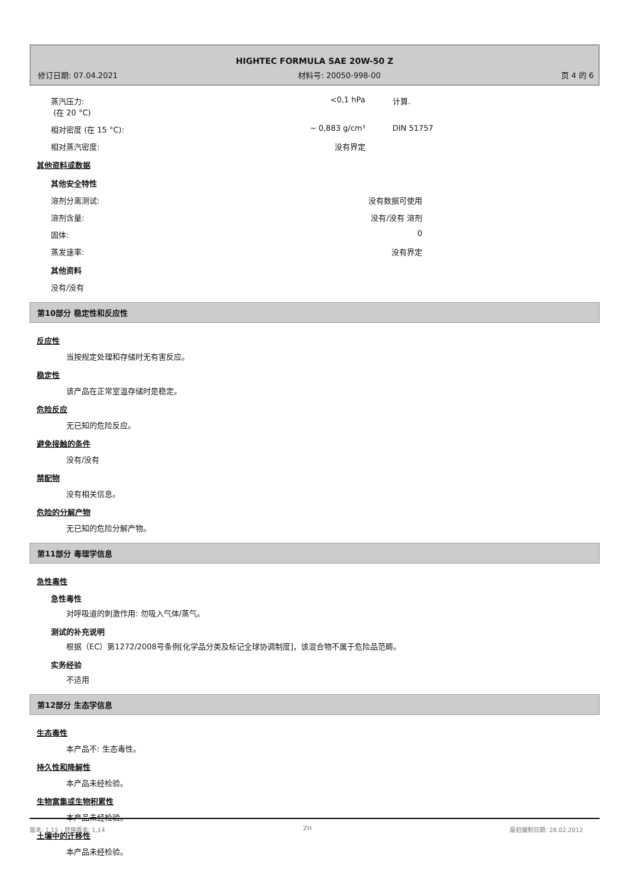HIGHTEC FORMULA SAE 20W-50 Z
修订日期: 07.04.2021 材料号: 20050-998-00 页 4 的 6
| 蒸汽压力: (在 20 °C) | <0,1 hPa | 计算. |
| 相对密度 (在 15 °C): | ~ 0,883 g/cm³ | DIN 51757 |
| 相对蒸汽密度: | 没有界定 | |
其他资料或数据
其他安全特性
| 溶剂分离测试: | 没有数据可使用 | |
| 溶剂含量: | 没有/没有 溶剂 | |
| 固体: | 0 | |
| 蒸发速率: | 没有界定 | |
其他资料
没有/没有
第10部分 稳定性和反应性
反应性
当按规定处理和存储时无有害反应。
稳定性
该产品在正常室温存储时是稳定。
危险反应
无已知的危险反应。
避免接触的条件
没有/没有
禁配物
没有相关信息。
危险的分解产物
无已知的危险分解产物。
第11部分 毒理学信息
急性毒性
急性毒性
对呼吸道的刺激作用: 勿吸入气体/蒸气。
测试的补充说明
根据（EC）第1272/2008号条例[化学品分类及标记全球协调制度]，该混合物不属于危险品范畴。
实务经验
不适用
第12部分 生态学信息
生态毒性
本产品不: 生态毒性。
持久性和降解性
本产品未经检验。
生物富集或生物积累性
本产品未经检验。
土壤中的迁移性
本产品未经检验。
版本: 1,15 - 替换版本: 1,14 ZH 最初编制日期: 28.02.2012